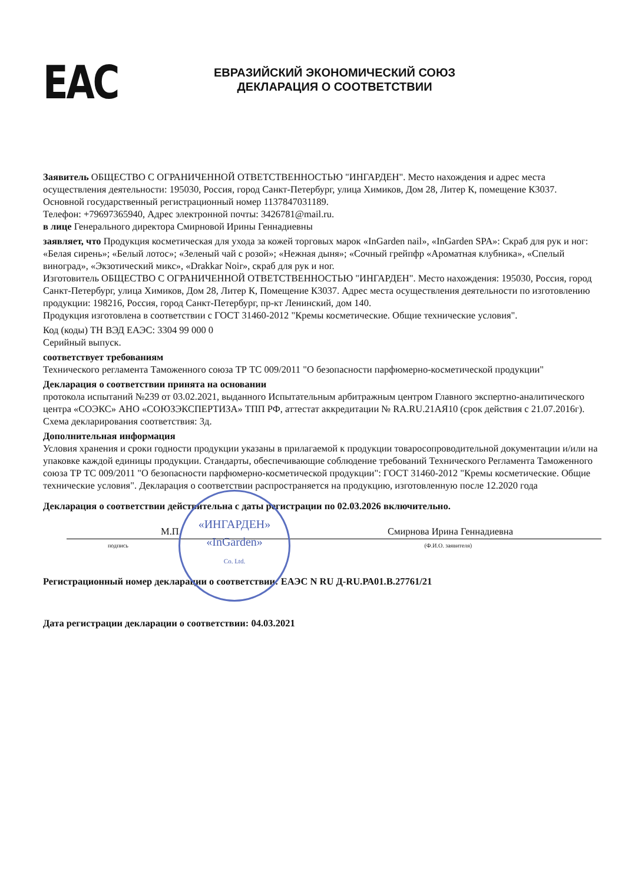ЕАС
ЕВРАЗИЙСКИЙ ЭКОНОМИЧЕСКИЙ СОЮЗ
ДЕКЛАРАЦИЯ О СООТВЕТСТВИИ
Заявитель ОБЩЕСТВО С ОГРАНИЧЕННОЙ ОТВЕТСТВЕННОСТЬЮ "ИНГАРДЕН". Место нахождения и адрес места осуществления деятельности: 195030, Россия, город Санкт-Петербург, улица Химиков, Дом 28, Литер К, помещение К3037.
Основной государственный регистрационный номер 1137847031189.
Телефон: +79697365940, Адрес электронной почты: 3426781@mail.ru.
в лице Генерального директора Смирновой Ирины Геннадиевны
заявляет, что Продукция косметическая для ухода за кожей торговых марок «InGarden nail», «InGarden SPA»: Скраб для рук и ног: «Белая сирень»; «Белый лотос»; «Зеленый чай с розой»; «Нежная дыня»; «Сочный грейпфр «Ароматная клубника», «Спелый виноград», «Экзотический микс», «Drakkar Noir», скраб для рук и ног.
Изготовитель ОБЩЕСТВО С ОГРАНИЧЕННОЙ ОТВЕТСТВЕННОСТЬЮ "ИНГАРДЕН". Место нахождения: 195030, Россия, город Санкт-Петербург, улица Химиков, Дом 28, Литер К, Помещение К3037. Адрес места осуществления деятельности по изготовлению продукции: 198216, Россия, город Санкт-Петербург, пр-кт Ленинский, дом 140.
Продукция изготовлена в соответствии с ГОСТ 31460-2012 "Кремы косметические. Общие технические условия".
Код (коды) ТН ВЭД ЕАЭС: 3304 99 000 0
Серийный выпуск.
соответствует требованиям
Технического регламента Таможенного союза ТР ТС 009/2011 "О безопасности парфюмерно-косметической продукции"
Декларация о соответствии принята на основании
протокола испытаний №239 от 03.02.2021, выданного Испытательным арбитражным центром Главного экспертно-аналитического центра «СОЭКС» АНО «СОЮЗЭКСПЕРТИЗА» ТПП РФ, аттестат аккредитации № RA.RU.21АЯ10 (срок действия с 21.07.2016г). Схема декларирования соответствия: 3д.
Дополнительная информация
Условия хранения и сроки годности продукции указаны в прилагаемой к продукции товаросопроводительной документации и/или на упаковке каждой единицы продукции. Стандарты, обеспечивающие соблюдение требований Технического Регламента Таможенного союза ТР ТС 009/2011 "О безопасности парфюмерно-косметической продукции": ГОСТ 31460-2012 "Кремы косметические. Общие технические условия". Декларация о соответствии распространяется на продукцию, изготовленную после 12.2020 года
Декларация о соответствии действительна с даты регистрации по 02.03.2026 включительно.
М.П. Смирнова Ирина Геннадиевна
«ИНГАРДЕН»
«InGarden»
Co. Ltd.
подпись (Ф.И.О. заявителя)
Регистрационный номер декларации о соответствии: ЕАЭС N RU Д-RU.РА01.В.27761/21
Дата регистрации декларации о соответствии: 04.03.2021